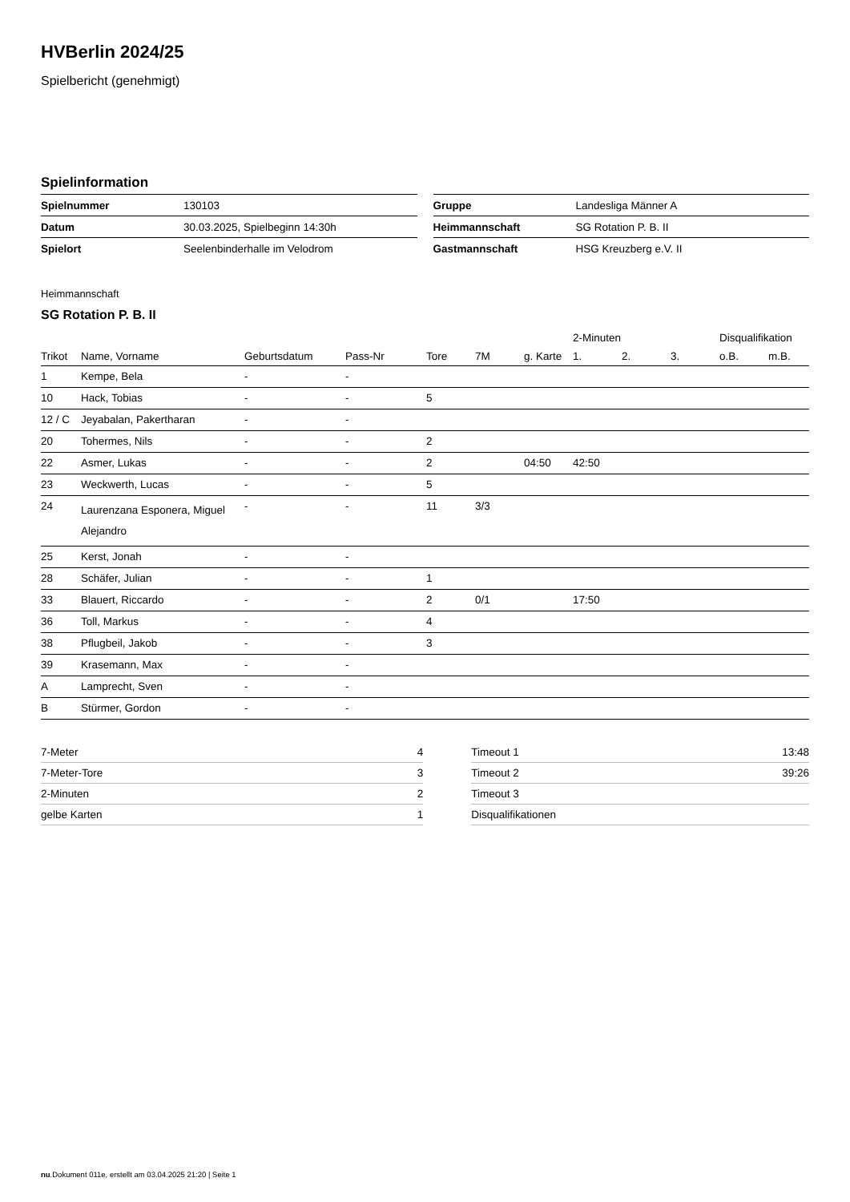HVBerlin 2024/25
Spielbericht (genehmigt)
Spielinformation
| Spielnummer | 130103 |
| Datum | 30.03.2025, Spielbeginn 14:30h |
| Spielort | Seelenbinderhalle im Velodrom |
| Gruppe | Landesliga Männer A |
| Heimmannschaft | SG Rotation P. B. II |
| Gastmannschaft | HSG Kreuzberg e.V. II |
Heimmannschaft
SG Rotation P. B. II
| | | | | | | | 2-Minuten | | | Disqualifikation | |
| --- | --- | --- | --- | --- | --- | --- | --- | --- | --- | --- | --- |
| Trikot | Name, Vorname | Geburtsdatum | Pass-Nr | Tore | 7M | g. Karte | 1. | 2. | 3. | o.B. | m.B. |
| 1 | Kempe, Bela | - | - | | | | | | | | |
| 10 | Hack, Tobias | - | - | 5 | | | | | | | |
| 12 / C | Jeyabalan, Pakertharan | - | - | | | | | | | | |
| 20 | Tohermes, Nils | - | - | 2 | | | | | | | |
| 22 | Asmer, Lukas | - | - | 2 | | 04:50 | 42:50 | | | | |
| 23 | Weckwerth, Lucas | - | - | 5 | | | | | | | |
| 24 | Laurenzana Esponera, Miguel Alejandro | - | - | 11 | 3/3 | | | | | | |
| 25 | Kerst, Jonah | - | - | | | | | | | | |
| 28 | Schäfer, Julian | - | - | 1 | | | | | | | |
| 33 | Blauert, Riccardo | - | - | 2 | 0/1 | | 17:50 | | | | |
| 36 | Toll, Markus | - | - | 4 | | | | | | | |
| 38 | Pflugbeil, Jakob | - | - | 3 | | | | | | | |
| 39 | Krasemann, Max | - | - | | | | | | | | |
| A | Lamprecht, Sven | - | - | | | | | | | | |
| B | Stürmer, Gordon | - | - | | | | | | | | |
| 7-Meter | 4 |
| 7-Meter-Tore | 3 |
| 2-Minuten | 2 |
| gelbe Karten | 1 |
| Timeout 1 | 13:48 |
| Timeout 2 | 39:26 |
| Timeout 3 | |
| Disqualifikationen | |
nu.Dokument 011e, erstellt am 03.04.2025 21:20 | Seite 1